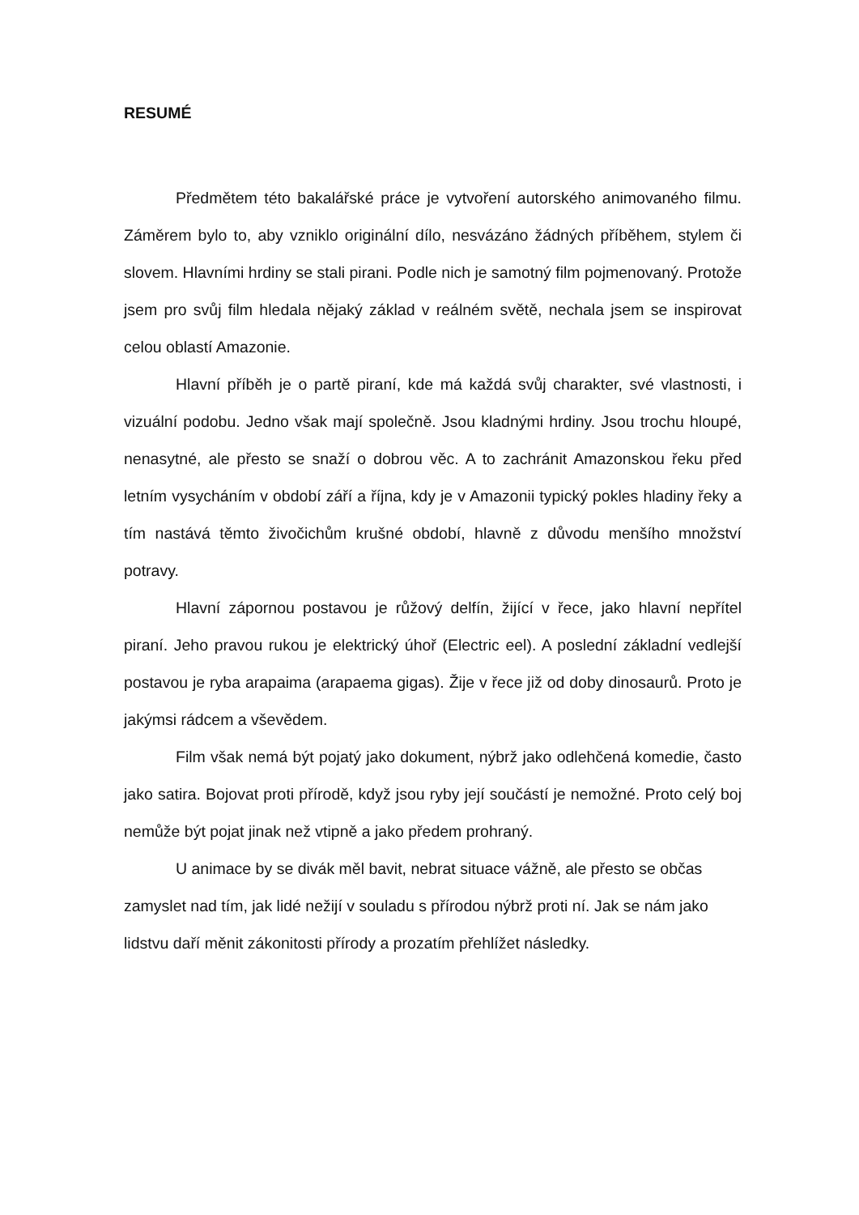RESUMÉ
Předmětem této bakalářské práce je vytvoření autorského animovaného filmu. Záměrem bylo to, aby vzniklo originální dílo, nesvázáno žádných příběhem, stylem či slovem. Hlavními hrdiny se stali pirani. Podle nich je samotný film pojmenovaný. Protože jsem pro svůj film hledala nějaký základ v reálném světě, nechala jsem se inspirovat celou oblastí Amazonie.
Hlavní příběh je o partě piraní, kde má každá svůj charakter, své vlastnosti, i vizuální podobu. Jedno však mají společně. Jsou kladnými hrdiny. Jsou trochu hloupé, nenasytné, ale přesto se snaží o dobrou věc. A to zachránit Amazonskou řeku před letním vysycháním v období září a října, kdy je v Amazonii typický pokles hladiny řeky a tím nastává těmto živočichům krušné období, hlavně z důvodu menšího množství potravy.
Hlavní zápornou postavou je růžový delfín, žijící v řece, jako hlavní nepřítel piraní. Jeho pravou rukou je elektrický úhoř (Electric eel). A poslední základní vedlejší postavou je ryba arapaima (arapaema gigas). Žije v řece již od doby dinosaurů. Proto je jakýmsi rádcem a vševědem.
Film však nemá být pojatý jako dokument, nýbrž jako odlehčená komedie, často jako satira. Bojovat proti přírodě, když jsou ryby její součástí je nemožné. Proto celý boj nemůže být pojat jinak než vtipně a jako předem prohraný.
U animace by se divák měl bavit, nebrat situace vážně, ale přesto se občas zamyslet nad tím, jak lidé nežijí v souladu s přírodou nýbrž proti ní. Jak se nám jako lidstvu daří měnit zákonitosti přírody a prozatím přehlížet následky.